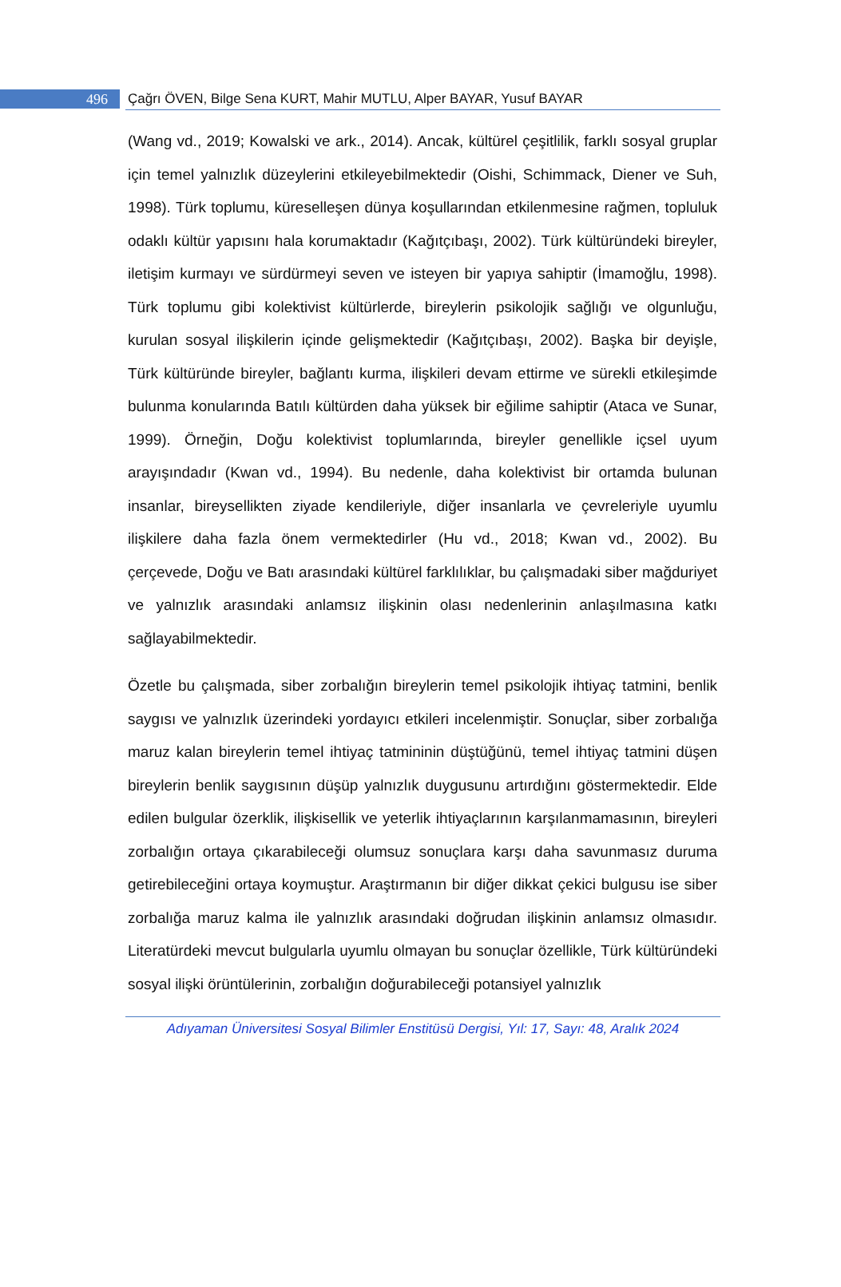496 Çağrı ÖVEN, Bilge Sena KURT, Mahir MUTLU, Alper BAYAR, Yusuf BAYAR
(Wang vd., 2019; Kowalski ve ark., 2014). Ancak, kültürel çeşitlilik, farklı sosyal gruplar için temel yalnızlık düzeylerini etkileyebilmektedir (Oishi, Schimmack, Diener ve Suh, 1998). Türk toplumu, küreselleşen dünya koşullarından etkilenmesine rağmen, topluluk odaklı kültür yapısını hala korumaktadır (Kağıtçıbaşı, 2002). Türk kültüründeki bireyler, iletişim kurmayı ve sürdürmeyi seven ve isteyen bir yapıya sahiptir (İmamoğlu, 1998). Türk toplumu gibi kolektivist kültürlerde, bireylerin psikolojik sağlığı ve olgunluğu, kurulan sosyal ilişkilerin içinde gelişmektedir (Kağıtçıbaşı, 2002). Başka bir deyişle, Türk kültüründe bireyler, bağlantı kurma, ilişkileri devam ettirme ve sürekli etkileşimde bulunma konularında Batılı kültürden daha yüksek bir eğilime sahiptir (Ataca ve Sunar, 1999). Örneğin, Doğu kolektivist toplumlarında, bireyler genellikle içsel uyum arayışındadır (Kwan vd., 1994). Bu nedenle, daha kolektivist bir ortamda bulunan insanlar, bireysellikten ziyade kendileriyle, diğer insanlarla ve çevreleriyle uyumlu ilişkilere daha fazla önem vermektedirler (Hu vd., 2018; Kwan vd., 2002). Bu çerçevede, Doğu ve Batı arasındaki kültürel farklılıklar, bu çalışmadaki siber mağduriyet ve yalnızlık arasındaki anlamsız ilişkinin olası nedenlerinin anlaşılmasına katkı sağlayabilmektedir.
Özetle bu çalışmada, siber zorbalığın bireylerin temel psikolojik ihtiyaç tatmini, benlik saygısı ve yalnızlık üzerindeki yordayıcı etkileri incelenmiştir. Sonuçlar, siber zorbalığa maruz kalan bireylerin temel ihtiyaç tatmininin düştüğünü, temel ihtiyaç tatmini düşen bireylerin benlik saygısının düşüp yalnızlık duygusunu artırdığını göstermektedir. Elde edilen bulgular özerklik, ilişkisellik ve yeterlik ihtiyaçlarının karşılanmamasının, bireyleri zorbalığın ortaya çıkarabileceği olumsuz sonuçlara karşı daha savunmasız duruma getirebileceğini ortaya koymuştur. Araştırmanın bir diğer dikkat çekici bulgusu ise siber zorbalığa maruz kalma ile yalnızlık arasındaki doğrudan ilişkinin anlamsız olmasıdır. Literatürdeki mevcut bulgularla uyumlu olmayan bu sonuçlar özellikle, Türk kültüründeki sosyal ilişki örüntülerinin, zorbalığın doğurabileceği potansiyel yalnızlık
Adıyaman Üniversitesi Sosyal Bilimler Enstitüsü Dergisi, Yıl: 17, Sayı: 48, Aralık 2024